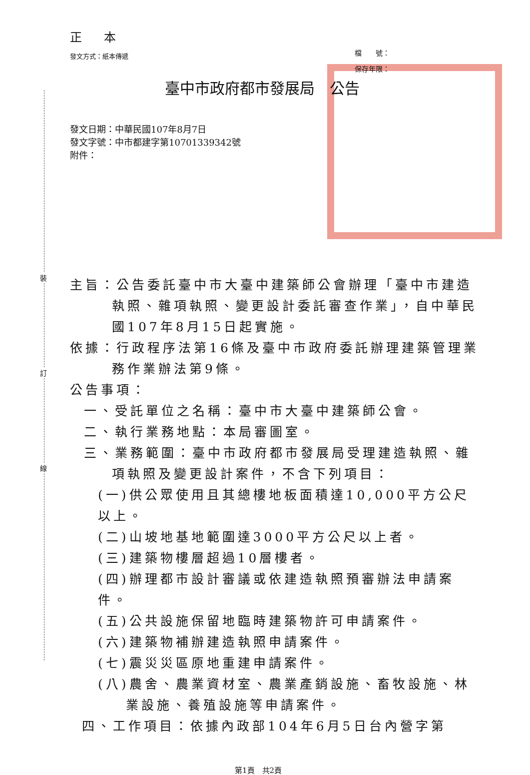裝
訂
線
正 本
發文方式：紙本傳遞
檔　　號：
保存年限：
臺中市政府都市發展局　公告
發文日期：中華民國107年8月7日
發文字號：中市都建字第10701339342號
附件：
主旨：公告委託臺中市大臺中建築師公會辦理「臺中市建造執照、雜項執照、變更設計委託審查作業」，自中華民國107年8月15日起實施。
依據：行政程序法第16條及臺中市政府委託辦理建築管理業務作業辦法第9條。
公告事項：
一、受託單位之名稱：臺中市大臺中建築師公會。
二、執行業務地點：本局審圖室。
三、業務範圍：臺中市政府都市發展局受理建造執照、雜項執照及變更設計案件，不含下列項目：
(一)供公眾使用且其總樓地板面積達10,000平方公尺以上。
(二)山坡地基地範圍達3000平方公尺以上者。
(三)建築物樓層超過10層樓者。
(四)辦理都市設計審議或依建造執照預審辦法申請案件。
(五)公共設施保留地臨時建築物許可申請案件。
(六)建築物補辦建造執照申請案件。
(七)震災災區原地重建申請案件。
(八)農舍、農業資材室、農業產銷設施、畜牧設施、林業設施、養殖設施等申請案件。
四、工作項目：依據內政部104年6月5日台內營字第
第1頁　共2頁